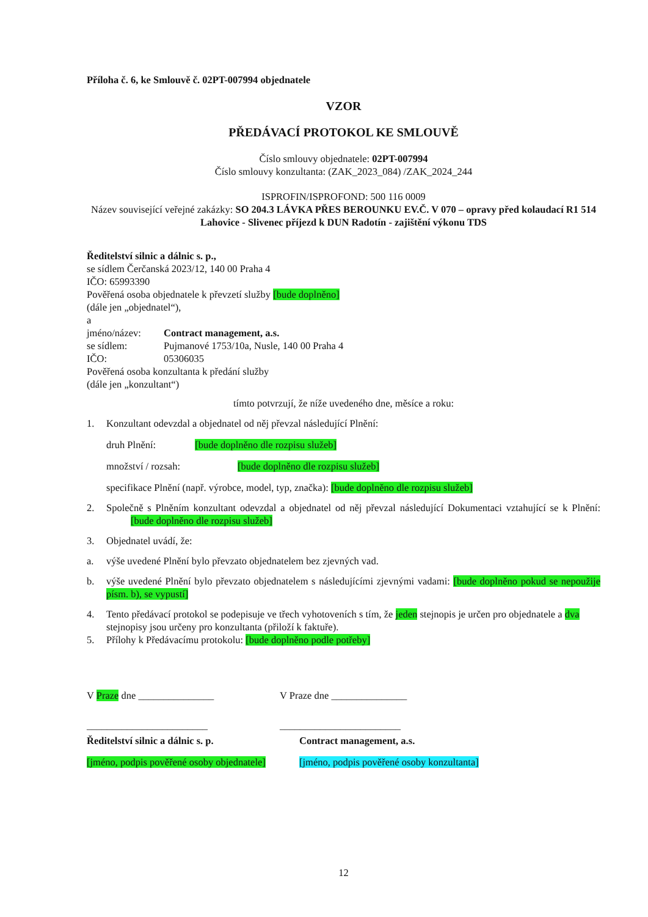Příloha č. 6, ke Smlouvě č. 02PT-007994 objednatele
VZOR
PŘEDÁVACÍ PROTOKOL KE SMLOUVĚ
Číslo smlouvy objednatele: 02PT-007994
Číslo smlouvy konzultanta: (ZAK_2023_084) /ZAK_2024_244
ISPROFIN/ISPROFOND: 500 116 0009
Název související veřejné zakázky: SO 204.3 LÁVKA PŘES BEROUNKU EV.Č. V 070 – opravy před kolaudací R1 514 Lahovice - Slivenec příjezd k DUN Radotín - zajištění výkonu TDS
Ředitelství silnic a dálnic s. p.,
se sídlem Čerčanská 2023/12, 140 00 Praha 4
IČO: 65993390
Pověřená osoba objednatele k převzetí služby [bude doplněno]
(dále jen „objednatel“),
a
jméno/název: Contract management, a.s.
se sídlem: Pujmanové 1753/10a, Nusle, 140 00 Praha 4
IČO: 05306035
Pověřená osoba konzultanta k předání služby
(dále jen „konzultant“)
tímto potvrzují, že níže uvedeného dne, měsíce a roku:
1. Konzultant odevzdal a objednatel od něj převzal následující Plnění:
druh Plnění: [bude doplněno dle rozpisu služeb]
množství / rozsah: [bude doplněno dle rozpisu služeb]
specifikace Plnění (např. výrobce, model, typ, značka): [bude doplněno dle rozpisu služeb]
2. Společně s Plněním konzultant odevzdal a objednatel od něj převzal následující Dokumentaci vztahující se k Plnění: [bude doplněno dle rozpisu služeb]
3. Objednatel uvádí, že:
a. výše uvedené Plnění bylo převzato objednatelem bez zjevných vad.
b. výše uvedené Plnění bylo převzato objednatelem s následujícími zjevnými vadami: [bude doplněno pokud se nepoužije písm. b), se vypustí]
4. Tento předávací protokol se podepisuje ve třech vyhotoveních s tím, že jeden stejnopis je určen pro objednatele a dva stejnopisy jsou určeny pro konzultanta (přiloží k faktuře).
5. Přílohy k Předávacímu protokolu: [bude doplněno podle potřeby]
V Praze dne _______________ V Praze dne _______________
________________________ ________________________
Ředitelství silnic a dálnic s. p.
Contract management, a.s.
[jméno, podpis pověřené osoby objednatele]
[jméno, podpis pověřené osoby konzultanta]
12